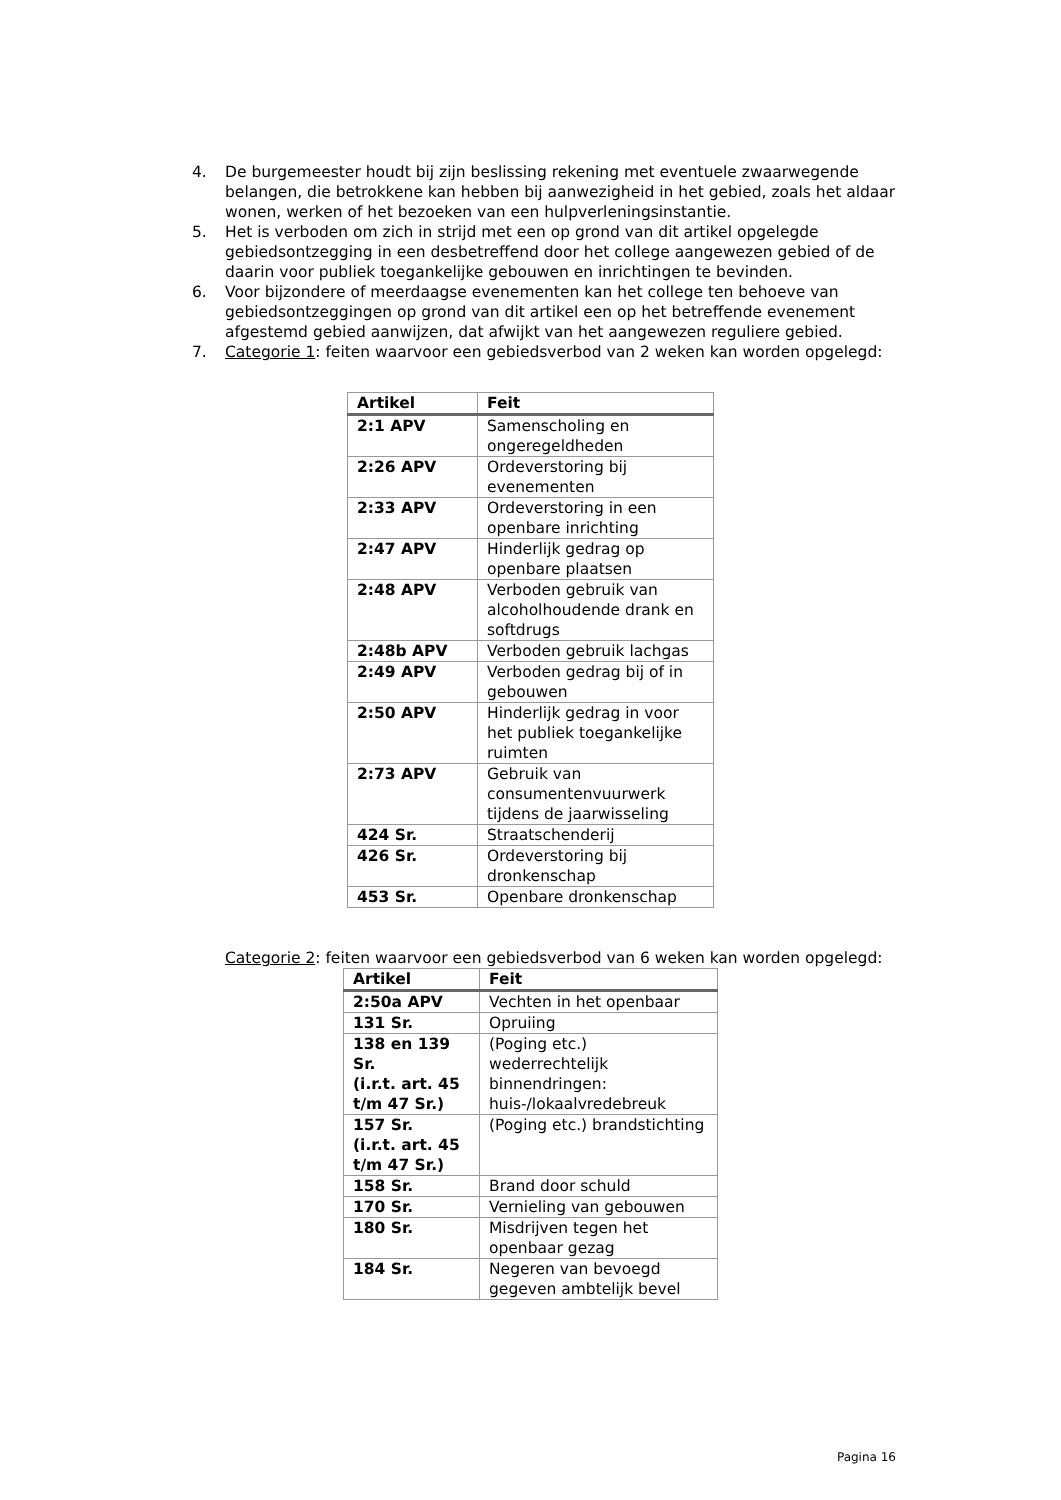4. De burgemeester houdt bij zijn beslissing rekening met eventuele zwaarwegende belangen, die betrokkene kan hebben bij aanwezigheid in het gebied, zoals het aldaar wonen, werken of het bezoeken van een hulpverleningsinstantie.
5. Het is verboden om zich in strijd met een op grond van dit artikel opgelegde gebiedsontzegging in een desbetreffend door het college aangewezen gebied of de daarin voor publiek toegankelijke gebouwen en inrichtingen te bevinden.
6. Voor bijzondere of meerdaagse evenementen kan het college ten behoeve van gebiedsontzeggingen op grond van dit artikel een op het betreffende evenement afgestemd gebied aanwijzen, dat afwijkt van het aangewezen reguliere gebied.
7. Categorie 1: feiten waarvoor een gebiedsverbod van 2 weken kan worden opgelegd:
| Artikel | Feit |
| --- | --- |
| 2:1 APV | Samenscholing en ongeregeldheden |
| 2:26 APV | Ordeverstoring bij evenementen |
| 2:33 APV | Ordeverstoring in een openbare inrichting |
| 2:47 APV | Hinderlijk gedrag op openbare plaatsen |
| 2:48 APV | Verboden gebruik van alcoholhoudende drank en softdrugs |
| 2:48b APV | Verboden gebruik lachgas |
| 2:49 APV | Verboden gedrag bij of in gebouwen |
| 2:50 APV | Hinderlijk gedrag in voor het publiek toegankelijke ruimten |
| 2:73 APV | Gebruik van consumentenvuurwerk tijdens de jaarwisseling |
| 424 Sr. | Straatschenderij |
| 426 Sr. | Ordeverstoring bij dronkenschap |
| 453 Sr. | Openbare dronkenschap |
Categorie 2: feiten waarvoor een gebiedsverbod van 6 weken kan worden opgelegd:
| Artikel | Feit |
| --- | --- |
| 2:50a APV | Vechten in het openbaar |
| 131 Sr. | Opruiing |
| 138 en 139 Sr. (i.r.t. art. 45 t/m 47 Sr.) | (Poging etc.) wederrechtelijk binnendringen: huis-/lokaalvredebreuk |
| 157 Sr. (i.r.t. art. 45 t/m 47 Sr.) | (Poging etc.) brandstichting |
| 158 Sr. | Brand door schuld |
| 170 Sr. | Vernieling van gebouwen |
| 180 Sr. | Misdrijven tegen het openbaar gezag |
| 184 Sr. | Negeren van bevoegd gegeven ambtelijk bevel |
Pagina 16